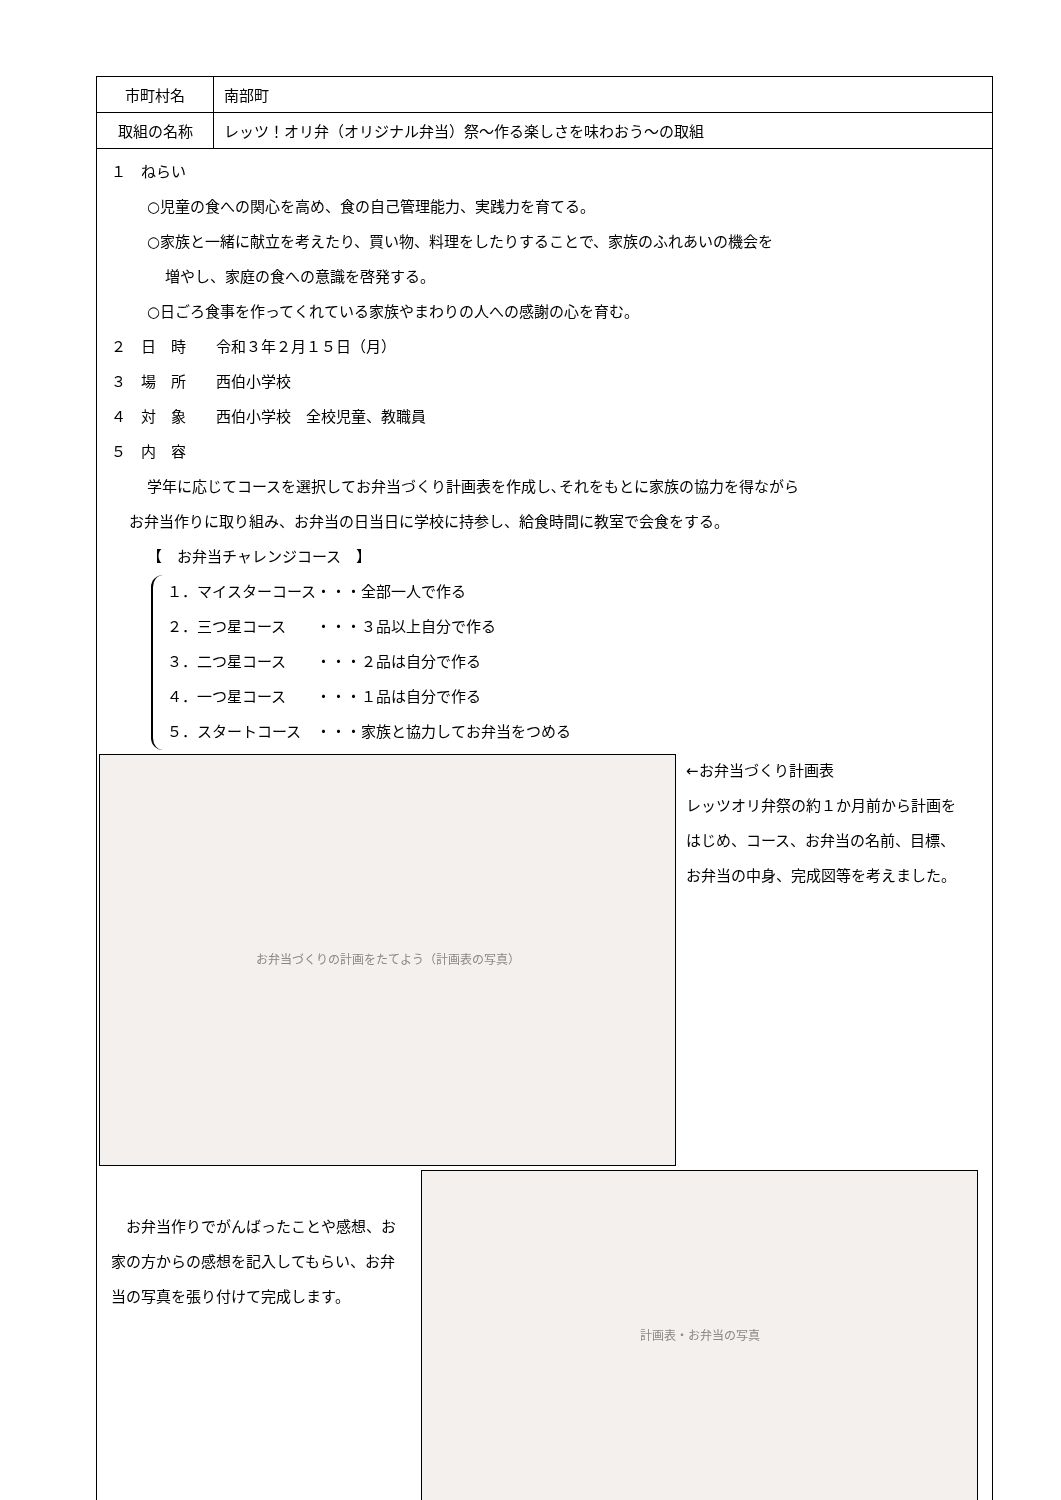| 市町村名 | 南部町 |
| 取組の名称 | レッツ！オリ弁（オリジナル弁当）祭～作る楽しさを味わおう～の取組 |
| １ ねらい ○児童の食への関心を高め、食の自己管理能力、実践力を育てる。 ○家族と一緒に献立を考えたり、買い物、料理をしたりすることで、家族のふれあいの機会を 増やし、家庭の食への意識を啓発する。 ○日ごろ食事を作ってくれている家族やまわりの人への感謝の心を育む。 ２ 日 時 令和３年２月１５日（月） ３ 場 所 西伯小学校 ４ 対 象 西伯小学校 全校児童、教職員 ５ 内 容 学年に応じてコースを選択してお弁当づくり計画表を作成し､それをもとに家族の協力を得ながら お弁当作りに取り組み、お弁当の日当日に学校に持参し、給食時間に教室で会食をする。 【 お弁当チャレンジコース 】 １．マイスターコース・・・全部一人で作る ２．三つ星コース ・・・３品以上自分で作る ３．二つ星コース ・・・２品は自分で作る ４．一つ星コース ・・・１品は自分で作る ５．スタートコース ・・・家族と協力してお弁当をつめる お弁当づくりの計画をたてよう（計画表の写真） ←お弁当づくり計画表 レッツオリ弁祭の約１か月前から計画をはじめ、コース、お弁当の名前、目標、お弁当の中身、完成図等を考えました。 お弁当作りでがんばったことや感想、お家の方からの感想を記入してもらい、お弁当の写真を張り付けて完成します。 計画表・お弁当の写真 | |